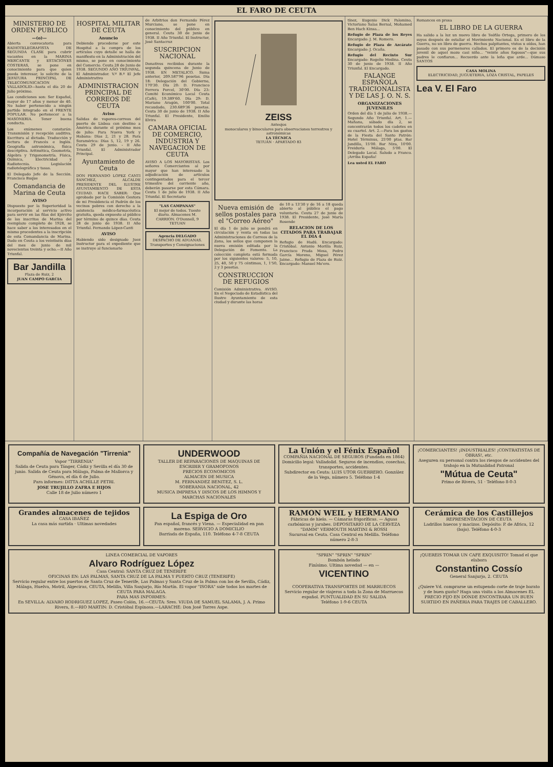EL FARO DE CEUTA
MINISTERIO DE ORDEN PUBLICO
—(o)—
Abierta convocatoria para RADIOTELEGRAFISTA DE SEGUNDA CLASE para cubrir vacantes en la MARINA MERCANTE y ESTACIONES COSTERAS, se pone en conocimiento para que quien pueda interesar, lo solicite de la JEFATURA PRINCIPAL DE TELECOMUNICACION VALLADOLID—hasta el día 20 de Julio próximo.
Las condiciones son: Ser Español, mayor de 17 años y menor de 40. No haber pertenecido a ningún partido integrado en el FRENTE POPULAR. No pertenecer a la MASONERIA. Tener buena conducta.
Los exámenes constarán: Transmisión y recepción auditiva. Escritura al dictado. Traducción y lectura de Francés e Inglés. Geografía astronómica, física descriptiva. Aritmética, Geometría, Algebra y Trigonometría. Física, Química, Electricidad y Radiotecnia. Legislación radiotelegráfica y tasas.
El Delegado Jefe de la Sección. Francisco Buque
Comandancia de Marina de Ceuta
AVISO
Dispuesto por la Superioridad la incorporación al servicio activo para servir en las filas del Ejército de los inscritos de Marina del reemplazo completo de 1928, se hace saber a los interesados en el mismo procedentes a la inscripción de esta Comandancia de Marina. Dado en Ceuta a los veintiséis días del mes de junio de mil novecientos treinta y ocho.—II Año Triunfal.
Bar Jandilla
Plaza de Ruiz, 2
JUAN CAMPO GARCIA
HOSPITAL MILITAR DE CEUTA
Anuncio
Debiendo procederse por este Hospital a la compra de los artículos cuyo detalle se halla de manifiesto en la Administración del mismo, se pone en conocimiento del Comercio. Ceuta 28 de Junio de 1938. SEGUNDO AÑO TRIUNFAL. El Administrador. V.º B.º El Jefe Administrativo
ADMINISTRACION PRINCIPAL DE CORREOS DE CEUTA
Aviso
Salidas de vapores-correos del puerto de Lisboa con destino a América durante el próximo mes de julio: Para Nueva York y Habana: Días 2, 21 y 28. Para Suramérica: Días 5, 12, 19 y 26. Ceuta 29 de junio. - II Año Triunfal. El Administrador Principal.
Ayuntamiento de Ceuta
DON FERNANDO LOPEZ CANTI SANCHEZ, ALCALDE PRESIDENTE DEL ILUSTRE AYUNTAMIENTO DE ESTA CIUDAD. HACE SABER: Que aprobado por la Comisión Gestora de mi Presidencia el Padrón de los vecinos pobres con derecho a la asistencia médico-farmacéutica gratuita, queda expuesto al público por término de quince días. Ceuta 28 de junio de 1938. II Año Triunfal. Fernando López-Canti
AVISO
Habiendo sido designado Juez Instructor para el expediente que se instruye al funcionario
de Arbitrios don Fernando Pérez Murciano, se pone en conocimiento del público en general. Ceuta 30 de junio de 1938. II Año Triunfal. El Instructor, José Santacruz
SUSCRIPCION NACIONAL
Donativos recibidos durante la segunda quincena de Junio de 1938. EN METALICO. Suma anterior, 209.587'96 pesetas. Día 18: Delegación del Gobierno, 170'30. Día 20: D. Francisco Ferrera Porcel, 30'00. Día 23: Comité Económico Local Ceuta (Café), 19.389'60. Día 29: D. Mariano Aragón, 100'00. Total recaudado, 230.689'36 pesetas. Ceuta 30 de junio de 1938. II Año Triunfal. El Presidente, Emilio Elvira
CAMARA OFICIAL DE COMERCIO, INDUSTRIA Y NAVEGACION DE CEUTA
AVISO A LOS MAYORISTAS. Los señores Comerciantes al por mayor que han interesado la adjudicación de artículos contingentados para el tercer trimestre del corriente año, deberán pasarse por esta Cámara. Ceuta 1 de julio de 1938. II Año Triunfal. El Secretario
"LAS CAMPANAS"
El mejor de todos. Tueste diario. Almacenes M. CARRION. O'Donnell, 9 TETUAN
Agencia DELGADO
DESPACHO DE ADUANAS. Transportes y Consignaciones
ZEISS
Anteojos
monoculares y binoculares para observaciones terrestres y astronómicas
LA TÉCNICA
TETUÁN · APARTADO 83
Nueva emisión de sellos postales para el "Correo Aéreo"
El día 1 de julio se pondrá en circulación y venta en todas las Administraciones de Correos de la Zona, los sellos que componen la nueva emisión editada por la Delegación de Fomento. La colección completa está formada por los siguientes valores: 5, 10, 25, 40, 50 y 75 céntimos, 1, 1'50, 2 y 3 pesetas.
CONSTRUCCION DE REFUGIOS
Comisión Administrativa. AVISO. En el Negociado de Estadística del Ilustre Ayuntamiento de esta ciudad y durante las horas
de 10 a 13'30 y de 16 a 18 queda abierto al público el pago voluntario. Ceuta 27 de junio de 1938. El Presidente, José María Rosende
RELACION DE LOS CITADOS PARA TRABAJAR EL DIA 4
Refugio de Hadú. Encargado: Cristóbal. Antonio Morilla Ruiz, Francisco Prada Mesa, Pedro García Moreno, Miguel Pérez Jaime... Refugio de Plaza de Ruiz. Encargado: Manuel Mo'ero.
tínez, Eugenio Dick Palomino, Victoriano Salas Bernal, Mohamed Ben Hach Kinsa...
Refugio de Plaza de los Reyes Encargado: J. M. Romero.
Refugio de Plaza de Azcárate Encargado: J. Ocaña.
Refugio del Recinto Sur Encargado: Rogelio Medina. Ceuta 30 de junio de 1938. II Año Triunfal. El Encargado.
FALANGE ESPAÑOLA TRADICIONALISTA Y DE LAS J. O. N. S.
ORGANIZACIONES JUVENILES
Orden del día 1 de julio de 1938.—Segundo Año Triunfal. Art. 1.—Mañana, sábado día 2, se concentrarán todos los cadetes en su cuartel. Art. 2.—Para los gastos de la Fiesta del Santo Patrón: Hotel Términus, 25'00 ptas. Bar Jandilla, 15'00. Bar Niza, 10'00. Freiduría Málaga, 5'00. El Delegado Local. Saludo a Franco. ¡Arriba España!
Lea usted EL FARO
Romances en prosa
EL LIBRO DE LA GUERRA
Ha salido a la luz un nuevo libro de Teófilo Ortega, primero de los suyos después de estallar el Movimiento Nacional. Es el libro de la Guerra, no un libro de guerra. Hechos palpitantes, vistos u oídos, han pasado con sus pormenores callados. El primero es de la decisión juvenil de aquel mozo casi niño... "veinte años fogosos"—que sus padres le confiaron... Recuerdo ante la leña que arde... Dámaso SANTOS
CASA MOLINA
ELECTRICIDAD, JUGUETERIA, LOZA CRISTAL, PAPELES
Lea V. El Faro
Compañía de Navegación "Tirrenia"
Vapor "TIRRENIA"
Salida de Ceuta para Tánger, Cádiz y Sevilla el día 30 de junio. Salida de Ceuta para Málaga, Palma de Mallorca y Génova, el día 6 de Julio.
Para informes: DITTA ACHILLE PETRI.
JOSE TRUJILLO ZAFRA E HIJOS
Calle 18 de Julio número 1
UNDERWOOD
TALLER DE REPARACIONES DE MAQUINAS DE ESCRIBIR Y GRAMOFONOS
PRECIOS ECONOMICOS
ALMACEN DE MUSICA
M. FERNANDEZ BENITEZ, S. L.
SOBERANIA NACIONAL, 42
MUSICA IMPRESA Y DISCOS DE LOS HIMNOS Y MARCHAS NACIONALES
La Unión y el Fénix Español
COMPAÑIA NACIONAL DE SEGUROS (Fundada en 1864)
Domicilio legal: Valladolid. Seguros de incendios, cosechas, transportes, accidentes.
Subdirector en Ceuta: LUIS UTOR GUERRERO. González de la Vega, número 5. Teléfono 1-4
¡COMERCIANTES! ¡INDUSTRIALES! ¡CONTRATISTAS DE OBRAS!, etc.
Aseguren su personal contra los riesgos de accidentes del trabajo en la Mutualidad Patronal
"Mútua de Ceuta"
Primo de Rivera, 51 · Teléfono 8-0-3
Grandes almacenes de tejidos
CASA IBAÑEZ
La casa más surtida · Ultimas novedades
La Espiga de Oro
Pan español, francés y Viena. — Especialidad en pan moreno. SERVICIO A DOMICILIO
Barriada de España, 110. Teléfono 4-7-8 CEUTA
RAMON WEIL y HERMANO
Fábricas de hielo. — Cámaras frigoríficas. — Aguas carbónicas y jarabes. DEPOSITARIO DE LA CERVEZA "DAMM" VERMOUTH MARTINI & ROSSI
Sucursal en Ceuta. Casa Central en Melilla. Teléfono número 2-8-3
Cerámica de los Castillejos
REPRESENTACION DE CEUTA
Ladrillos huecos y macizos. Depósito: P. de Africa, 12 (bajo). Teléfono 4-0-3
LINEA COMERCIAL DE VAPORES
Alvaro Rodríguez López
Casa Central: SANTA CRUZ DE TENERIFE
OFICINAS EN: LAS PALMAS, SANTA CRUZ DE LA PALMA Y PUERTO CRUZ (TENERIFE)
Servicio regular entre los puertos de Santa Cruz de Tenerife, Las Palmas y Santa Cruz de la Palma con los de Sevilla, Cádiz, Málaga, Huelva, Motril, Algeciras, CEUTA, Melilla, Villa Sanjurjo, Río Martín. El vapor "ISORA" sale todos los martes de CEUTA PARA MALAGA.
PARA MAS INFORMES:
En SEVILLA: ALVARO RODRIGUEZ LOPEZ, Paseo Colón, 16.—CEUTA: Sres. VIUDA DE SAMUEL SALAMA, J. A. Primo Rivera, 8.—RIO MARTIN: D. Cristóbal Espinosa.—LARACHE: Don José Torres Aspe.
"SPRIN" "SPRIN" "SPRIN"
Bombón helado
Finísimo. Ultima novedad — en —
VICENTINO
COOPERATIVA TRANSPORTES DE MARRUECOS
Servicio regular de viajeros a toda la Zona de Marruecos español. PUNTUALIDAD EN SU SALIDA
Teléfono 1-9-6 CEUTA
¡QUEREIS TOMAR UN CAFE EXQUISITO! Tomad el que elabora
Constantino Cossío
General Sanjurjo, 2. CEUTA
¿Quiere Vd. comprarse un estupendo corte de traje barato y de buen gusto? Haga una visita a los Almacenes EL PRECIO FIJO EN DONDE ENCONTRARA UN BUEN SURTIDO EN PAÑERIA PARA TRAJES DE CABALLERO.